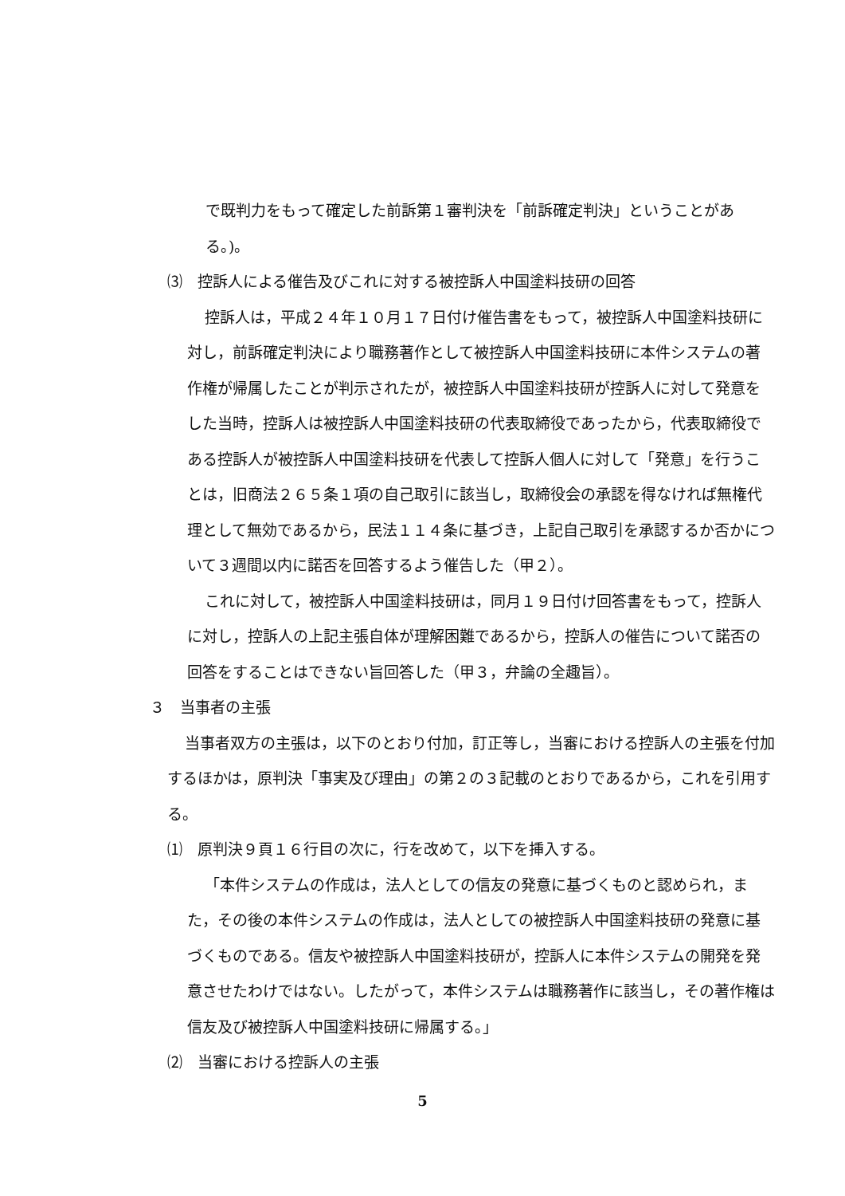で既判力をもって確定した前訴第１審判決を「前訴確定判決」ということがある。)。
⑶　控訴人による催告及びこれに対する被控訴人中国塗料技研の回答
控訴人は，平成２４年１０月１７日付け催告書をもって，被控訴人中国塗料技研に対し，前訴確定判決により職務著作として被控訴人中国塗料技研に本件システムの著作権が帰属したことが判示されたが，被控訴人中国塗料技研が控訴人に対して発意をした当時，控訴人は被控訴人中国塗料技研の代表取締役であったから，代表取締役である控訴人が被控訴人中国塗料技研を代表して控訴人個人に対して「発意」を行うことは，旧商法２６５条１項の自己取引に該当し，取締役会の承認を得なければ無権代理として無効であるから，民法１１４条に基づき，上記自己取引を承認するか否かについて３週間以内に諾否を回答するよう催告した（甲２）。
これに対して，被控訴人中国塗料技研は，同月１９日付け回答書をもって，控訴人に対し，控訴人の上記主張自体が理解困難であるから，控訴人の催告について諾否の回答をすることはできない旨回答した（甲３，弁論の全趣旨）。
３　当事者の主張
当事者双方の主張は，以下のとおり付加，訂正等し，当審における控訴人の主張を付加するほかは，原判決「事実及び理由」の第２の３記載のとおりであるから，これを引用する。
⑴　原判決９頁１６行目の次に，行を改めて，以下を挿入する。
「本件システムの作成は，法人としての信友の発意に基づくものと認められ，また，その後の本件システムの作成は，法人としての被控訴人中国塗料技研の発意に基づくものである。信友や被控訴人中国塗料技研が，控訴人に本件システムの開発を発意させたわけではない。したがって，本件システムは職務著作に該当し，その著作権は信友及び被控訴人中国塗料技研に帰属する。」
⑵　当審における控訴人の主張
5